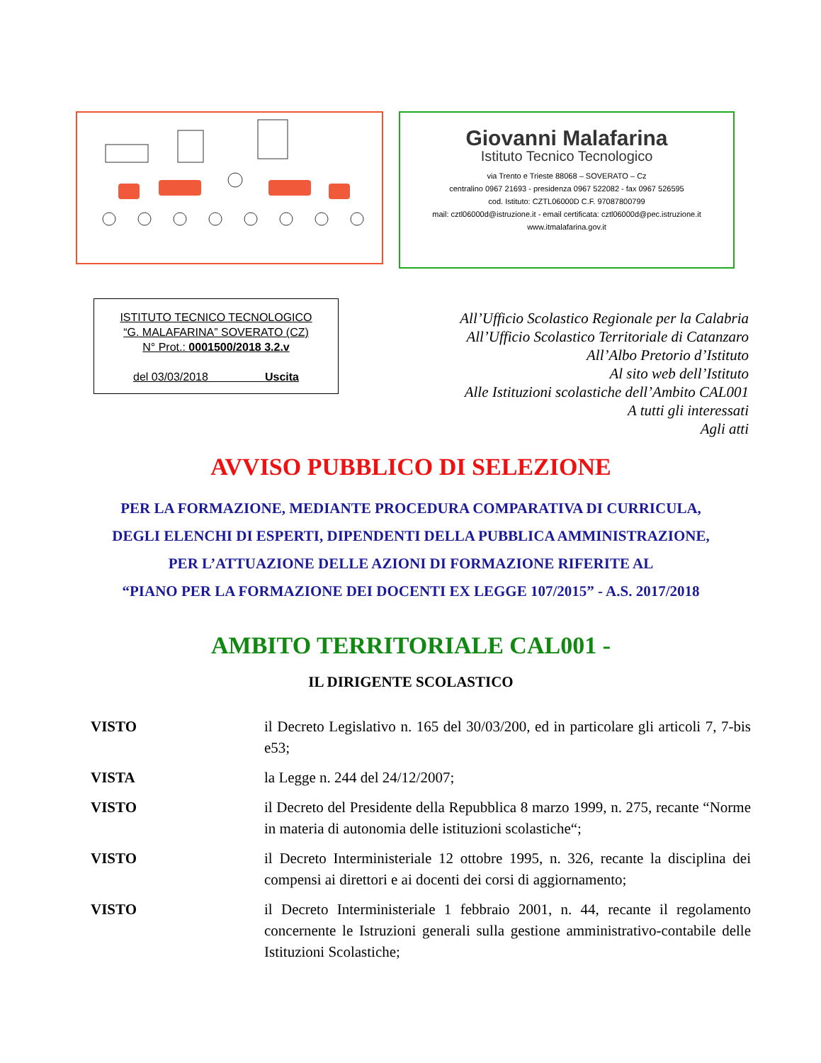Giovanni Malafarina
Istituto Tecnico Tecnologico
via Trento e Trieste 88068 – SOVERATO – Cz
centralino 0967 21693 - presidenza 0967 522082 - fax 0967 526595
cod. Istituto: CZTL06000D C.F. 97087800799
mail: cztl06000d@istruzione.it - email certificata: cztl06000d@pec.istruzione.it
www.itmalafarina.gov.it
ISTITUTO TECNICO TECNOLOGICO
“G. MALAFARINA” SOVERATO (CZ)
N° Prot.: 0001500/2018 3.2.v
del 03/03/2018 Uscita
All’Ufficio Scolastico Regionale per la Calabria
All’Ufficio Scolastico Territoriale di Catanzaro
All’Albo Pretorio d’Istituto
Al sito web dell’Istituto
Alle Istituzioni scolastiche dell’Ambito CAL001
A tutti gli interessati
Agli atti
AVVISO PUBBLICO DI SELEZIONE
PER LA FORMAZIONE, MEDIANTE PROCEDURA COMPARATIVA DI CURRICULA,
DEGLI ELENCHI DI ESPERTI, DIPENDENTI DELLA PUBBLICA AMMINISTRAZIONE,
PER L’ATTUAZIONE DELLE AZIONI DI FORMAZIONE RIFERITE AL
“PIANO PER LA FORMAZIONE DEI DOCENTI EX LEGGE 107/2015” - A.S. 2017/2018
AMBITO TERRITORIALE CAL001 -
IL DIRIGENTE SCOLASTICO
VISTO il Decreto Legislativo n. 165 del 30/03/200, ed in particolare gli articoli 7, 7-bis e53;
VISTA la Legge n. 244 del 24/12/2007;
VISTO il Decreto del Presidente della Repubblica 8 marzo 1999, n. 275, recante “Norme in materia di autonomia delle istituzioni scolastiche“;
VISTO il Decreto Interministeriale 12 ottobre 1995, n. 326, recante la disciplina dei compensi ai direttori e ai docenti dei corsi di aggiornamento;
VISTO il Decreto Interministeriale 1 febbraio 2001, n. 44, recante il regolamento concernente le Istruzioni generali sulla gestione amministrativo-contabile delle Istituzioni Scolastiche;